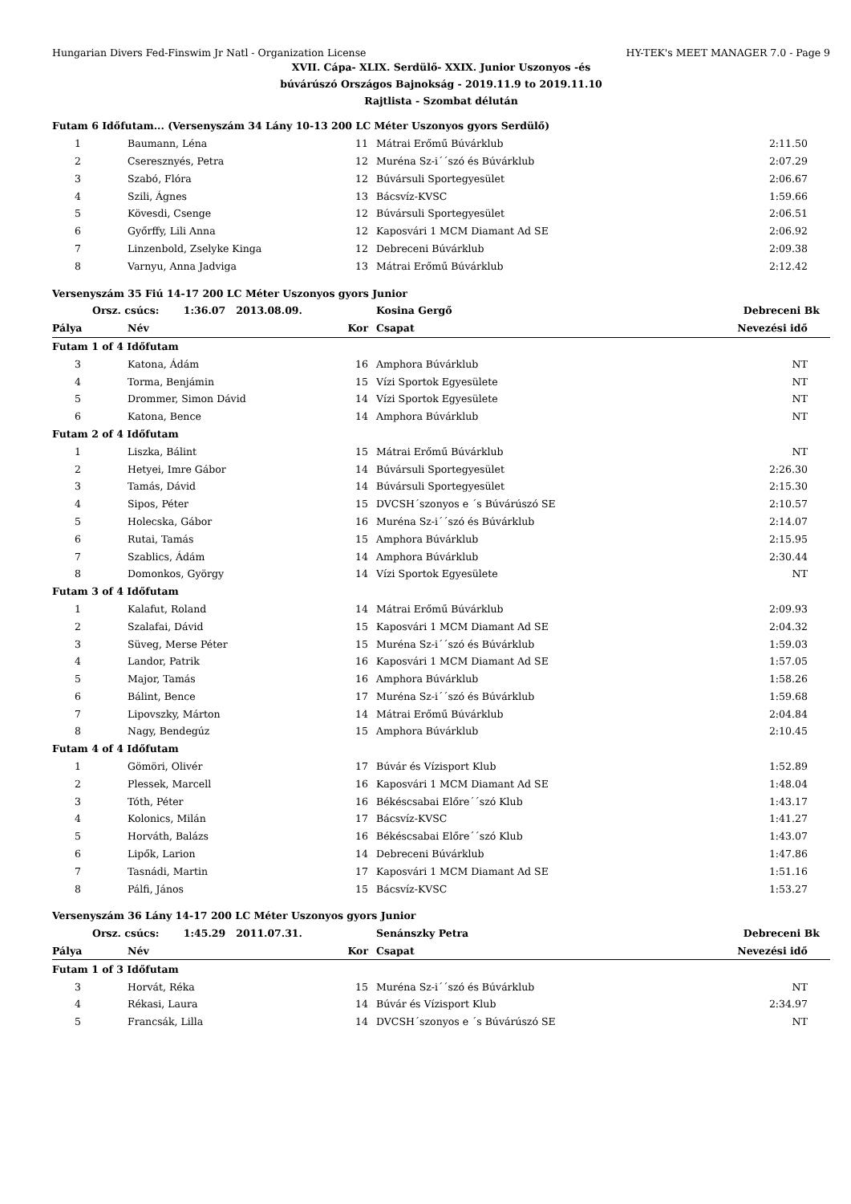Hungarian Divers Fed-Finswim Jr Natl - Organization License HY-TEK's MEET MANAGER 7.0 - Page 9
XVII. Cápa- XLIX. Serdülő- XXIX. Junior Uszonyos -és
búvárúszó Országos Bajnokság - 2019.11.9 to 2019.11.10
Rajtlista - Szombat délután
| Futam 6 Időfutam... (Versenyszám 34 Lány 10-13 200 LC Méter Uszonyos gyors Serdülő) | | | | | |
| 1 | Baumann, Léna | 11 | Mátrai Erőmű Búvárklub | 2:11.50 | |
| 2 | Cseresznyés, Petra | 12 | Muréna Sz-i´´szó és Búvárklub | 2:07.29 | |
| 3 | Szabó, Flóra | 12 | Búvársuli Sportegyesület | 2:06.67 | |
| 4 | Szili, Ágnes | 13 | Bácsvíz-KVSC | 1:59.66 | |
| 5 | Kövesdi, Csenge | 12 | Búvársuli Sportegyesület | 2:06.51 | |
| 6 | Győrffy, Lili Anna | 12 | Kaposvári 1 MCM Diamant Ad SE | 2:06.92 | |
| 7 | Linzenbold, Zselyke Kinga | 12 | Debreceni Búvárklub | 2:09.38 | |
| 8 | Varnyu, Anna Jadviga | 13 | Mátrai Erőmű Búvárklub | 2:12.42 | |
| Versenyszám 35 Fiú 14-17 200 LC Méter Uszonyos gyors Junior | | | | | |
| Orsz. csúcs: 1:36.07 2013.08.09. | | | Kosina Gergő | Debreceni Bk | |
| Pálya | Név | Kor | Csapat | Nevezési idő | |
| Futam 1 of 4 Időfutam | | | | | |
| 3 | Katona, Ádám | 16 | Amphora Búvárklub | NT | |
| 4 | Torma, Benjámin | 15 | Vízi Sportok Egyesülete | NT | |
| 5 | Drommer, Simon Dávid | 14 | Vízi Sportok Egyesülete | NT | |
| 6 | Katona, Bence | 14 | Amphora Búvárklub | NT | |
| Futam 2 of 4 Időfutam | | | | | |
| 1 | Liszka, Bálint | 15 | Mátrai Erőmű Búvárklub | NT | |
| 2 | Hetyei, Imre Gábor | 14 | Búvársuli Sportegyesület | 2:26.30 | |
| 3 | Tamás, Dávid | 14 | Búvársuli Sportegyesület | 2:15.30 | |
| 4 | Sipos, Péter | 15 | DVCSH´szonyos e ´s Búvárúszó SE | 2:10.57 | |
| 5 | Holecska, Gábor | 16 | Muréna Sz-i´´szó és Búvárklub | 2:14.07 | |
| 6 | Rutai, Tamás | 15 | Amphora Búvárklub | 2:15.95 | |
| 7 | Szablics, Ádám | 14 | Amphora Búvárklub | 2:30.44 | |
| 8 | Domonkos, György | 14 | Vízi Sportok Egyesülete | NT | |
| Futam 3 of 4 Időfutam | | | | | |
| 1 | Kalafut, Roland | 14 | Mátrai Erőmű Búvárklub | 2:09.93 | |
| 2 | Szalafai, Dávid | 15 | Kaposvári 1 MCM Diamant Ad SE | 2:04.32 | |
| 3 | Süveg, Merse Péter | 15 | Muréna Sz-i´´szó és Búvárklub | 1:59.03 | |
| 4 | Landor, Patrik | 16 | Kaposvári 1 MCM Diamant Ad SE | 1:57.05 | |
| 5 | Major, Tamás | 16 | Amphora Búvárklub | 1:58.26 | |
| 6 | Bálint, Bence | 17 | Muréna Sz-i´´szó és Búvárklub | 1:59.68 | |
| 7 | Lipovszky, Márton | 14 | Mátrai Erőmű Búvárklub | 2:04.84 | |
| 8 | Nagy, Bendegúz | 15 | Amphora Búvárklub | 2:10.45 | |
| Futam 4 of 4 Időfutam | | | | | |
| 1 | Gömöri, Olivér | 17 | Búvár és Vízisport Klub | 1:52.89 | |
| 2 | Plessek, Marcell | 16 | Kaposvári 1 MCM Diamant Ad SE | 1:48.04 | |
| 3 | Tóth, Péter | 16 | Békéscsabai Előre´´szó Klub | 1:43.17 | |
| 4 | Kolonics, Milán | 17 | Bácsvíz-KVSC | 1:41.27 | |
| 5 | Horváth, Balázs | 16 | Békéscsabai Előre´´szó Klub | 1:43.07 | |
| 6 | Lipők, Larion | 14 | Debreceni Búvárklub | 1:47.86 | |
| 7 | Tasnádi, Martin | 17 | Kaposvári 1 MCM Diamant Ad SE | 1:51.16 | |
| 8 | Pálfi, János | 15 | Bácsvíz-KVSC | 1:53.27 | |
| Versenyszám 36 Lány 14-17 200 LC Méter Uszonyos gyors Junior | | | | | |
| Orsz. csúcs: 1:45.29 2011.07.31. | | | Senánszky Petra | Debreceni Bk | |
| Pálya | Név | Kor | Csapat | Nevezési idő | |
| Futam 1 of 3 Időfutam | | | | | |
| 3 | Horvát, Réka | 15 | Muréna Sz-i´´szó és Búvárklub | NT | |
| 4 | Rékasi, Laura | 14 | Búvár és Vízisport Klub | 2:34.97 | |
| 5 | Francsák, Lilla | 14 | DVCSH´szonyos e ´s Búvárúszó SE | NT | |